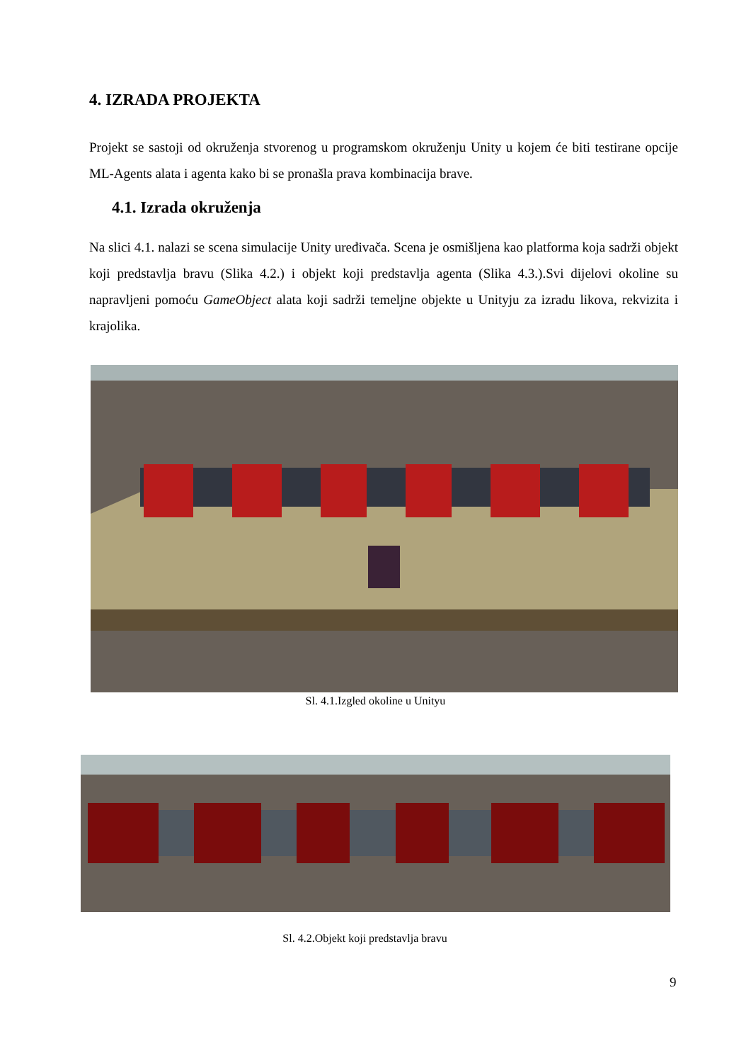4. IZRADA PROJEKTA
Projekt se sastoji od okruženja stvorenog u programskom okruženju Unity u kojem će biti testirane opcije ML-Agents alata i agenta kako bi se pronašla prava kombinacija brave.
4.1. Izrada okruženja
Na slici 4.1. nalazi se scena simulacije Unity uređivača. Scena je osmišljena kao platforma koja sadrži objekt koji predstavlja bravu (Slika 4.2.) i objekt koji predstavlja agenta (Slika 4.3.).Svi dijelovi okoline su napravljeni pomoću GameObject alata koji sadrži temeljne objekte u Unityju za izradu likova, rekvizita i krajolika.
Sl. 4.1.Izgled okoline u Unityu
Sl. 4.2.Objekt koji predstavlja bravu
9